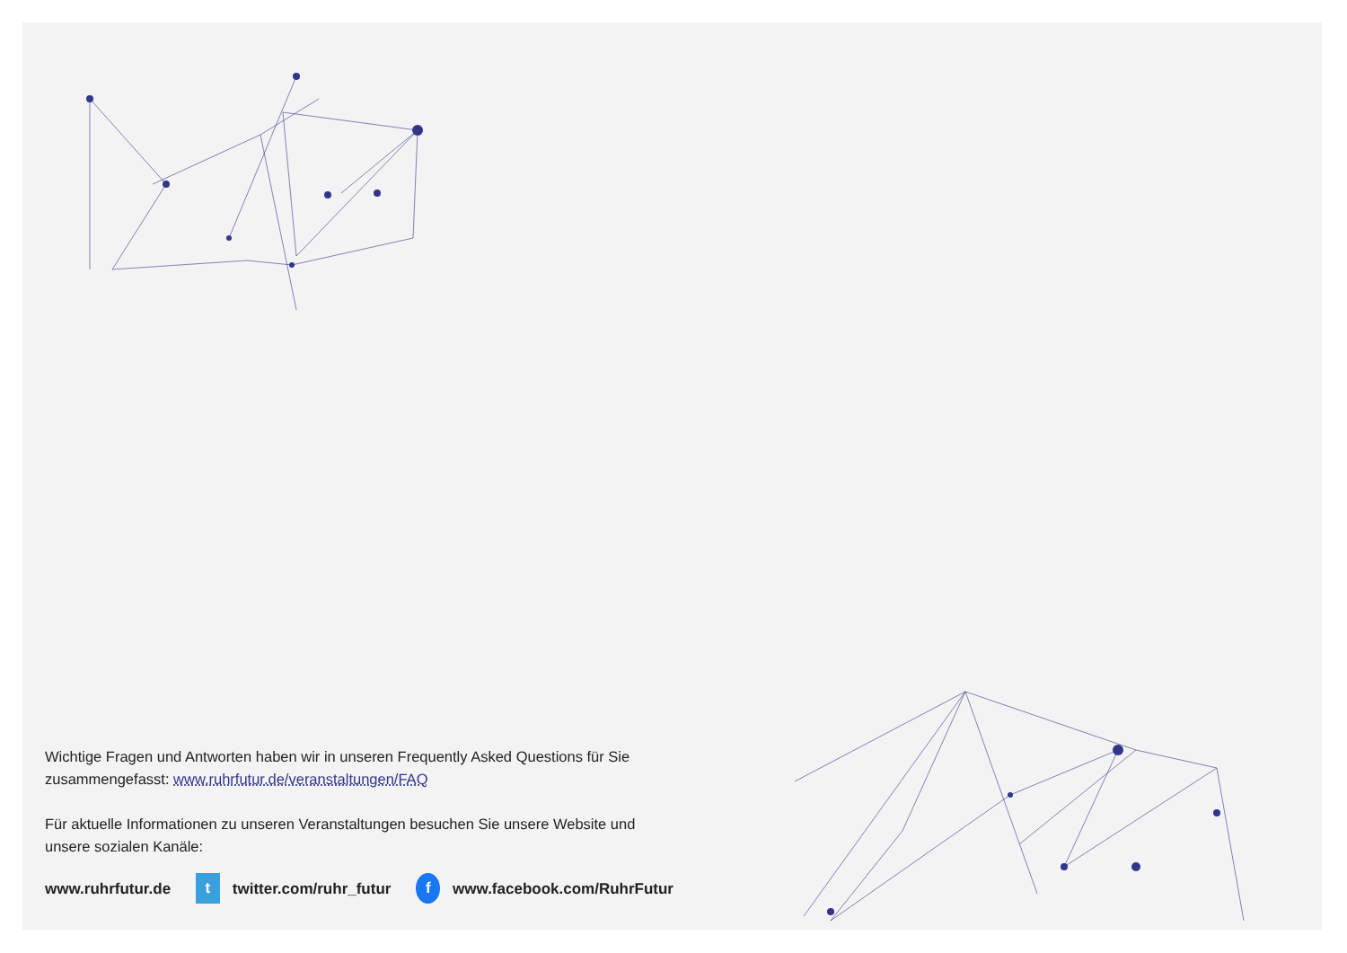Wichtige Fragen und Antworten haben wir in unseren Frequently Asked Questions für Sie zusammengefasst: www.ruhrfutur.de/veranstaltungen/FAQ
Für aktuelle Informationen zu unseren Veranstaltungen besuchen Sie unsere Website und unsere sozialen Kanäle:
www.ruhrfutur.de t twitter.com/ruhr_futur f www.facebook.com/RuhrFutur